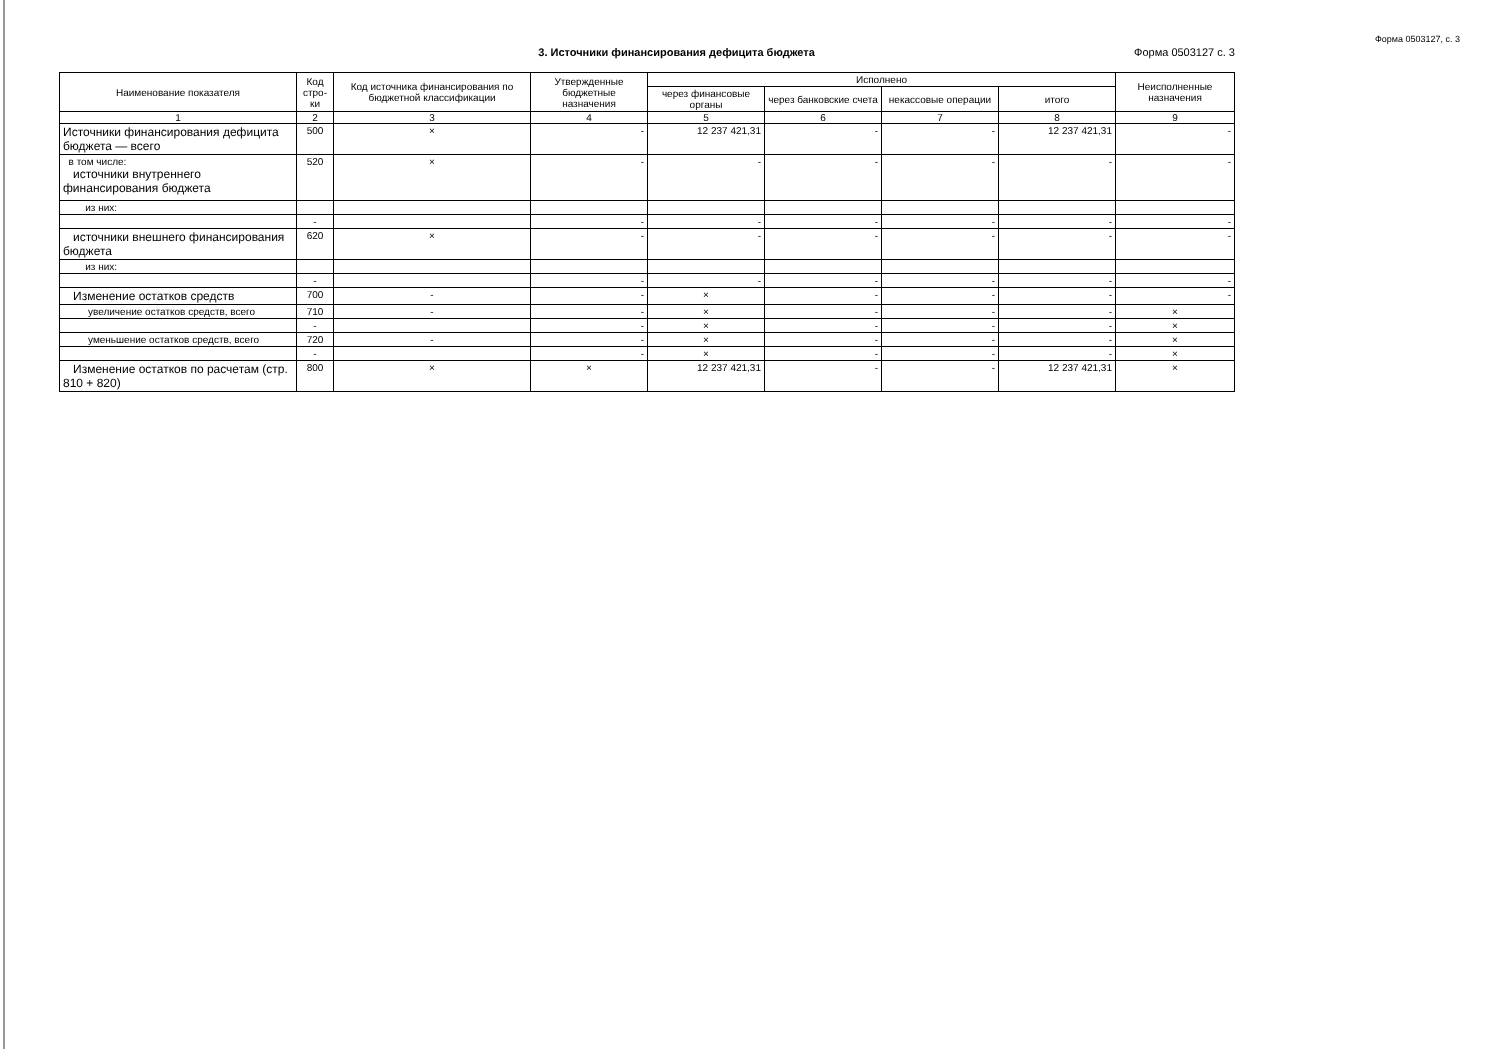Форма 0503127, с. 3
3. Источники финансирования дефицита бюджета
Форма 0503127 с. 3
| Наименование показателя | Код стро-ки | Код источника финансирования по бюджетной классификации | Утвержденные бюджетные назначения | Исполнено | | | | Неисполненные назначения |
| --- | --- | --- | --- | --- | --- | --- | --- | --- |
| | | | | через финансовые органы | через банковские счета | некассовые операции | итого | |
| 1 | 2 | 3 | 4 | 5 | 6 | 7 | 8 | 9 |
| Источники финансирования дефицита бюджета — всего | 500 | × | - | 12 237 421,31 | - | - | 12 237 421,31 | - |
| в том числе: источники внутреннего финансирования бюджета | 520 | × | - | - | - | - | - | - |
| из них: | | | | | | | | |
| | - | | - | - | - | - | - | - |
| источники внешнего финансирования бюджета | 620 | × | - | - | - | - | - | - |
| из них: | | | | | | | | |
| | - | | - | - | - | - | - | - |
| Изменение остатков средств | 700 | - | - | × | - | - | - | - |
| увеличение остатков средств, всего | 710 | - | - | × | - | - | - | × |
| | - | | - | × | - | - | - | × |
| уменьшение остатков средств, всего | 720 | - | - | × | - | - | - | × |
| | - | | - | × | - | - | - | × |
| Изменение остатков по расчетам (стр. 810 + 820) | 800 | × | × | 12 237 421,31 | - | - | 12 237 421,31 | × |